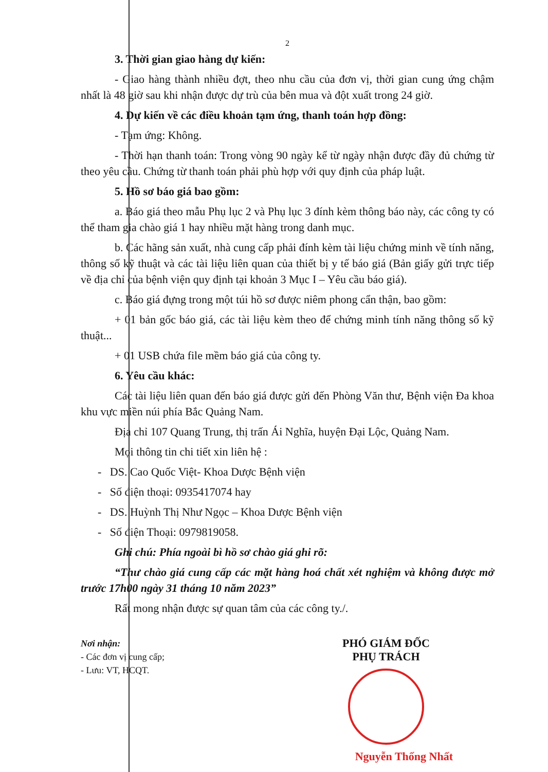2
3. Thời gian giao hàng dự kiến:
- Giao hàng thành nhiều đợt, theo nhu cầu của đơn vị, thời gian cung ứng chậm nhất là 48 giờ sau khi nhận được dự trù của bên mua và đột xuất trong 24 giờ.
4. Dự kiến về các điều khoản tạm ứng, thanh toán hợp đồng:
- Tạm ứng: Không.
- Thời hạn thanh toán: Trong vòng 90 ngày kể từ ngày nhận được đầy đủ chứng từ theo yêu cầu. Chứng từ thanh toán phải phù hợp với quy định của pháp luật.
5. Hồ sơ báo giá bao gồm:
a. Báo giá theo mẫu Phụ lục 2 và Phụ lục 3 đính kèm thông báo này, các công ty có thể tham gia chào giá 1 hay nhiều mặt hàng trong danh mục.
b. Các hãng sản xuất, nhà cung cấp phải đính kèm tài liệu chứng minh về tính năng, thông số kỹ thuật và các tài liệu liên quan của thiết bị y tế báo giá (Bản giấy gửi trực tiếp về địa chỉ của bệnh viện quy định tại khoản 3 Mục I – Yêu cầu báo giá).
c. Báo giá đựng trong một túi hồ sơ được niêm phong cẩn thận, bao gồm:
+ 01 bản gốc báo giá, các tài liệu kèm theo để chứng minh tính năng thông số kỹ thuật...
+ 01 USB chứa file mềm báo giá của công ty.
6. Yêu cầu khác:
Các tài liệu liên quan đến báo giá được gửi đến Phòng Văn thư, Bệnh viện Đa khoa khu vực miền núi phía Bắc Quảng Nam.
Địa chỉ 107 Quang Trung, thị trấn Ái Nghĩa, huyện Đại Lộc, Quảng Nam.
Mọi thông tin chi tiết xin liên hệ :
- DS. Cao Quốc Việt- Khoa Dược Bệnh viện
- Số điện thoại: 0935417074 hay
- DS. Huỳnh Thị Như Ngọc – Khoa Dược Bệnh viện
- Số điện Thoại: 0979819058.
Ghi chú: Phía ngoài bì hồ sơ chào giá ghi rõ:
“Thư chào giá cung cấp các mặt hàng hoá chất xét nghiệm và không được mở trước 17h00 ngày 31 tháng 10 năm 2023”
Rất mong nhận được sự quan tâm của các công ty./.
Nơi nhận:
- Các đơn vị cung cấp;
- Lưu: VT, HCQT.
PHÓ GIÁM ĐỐC
PHỤ TRÁCH
Nguyễn Thống Nhất